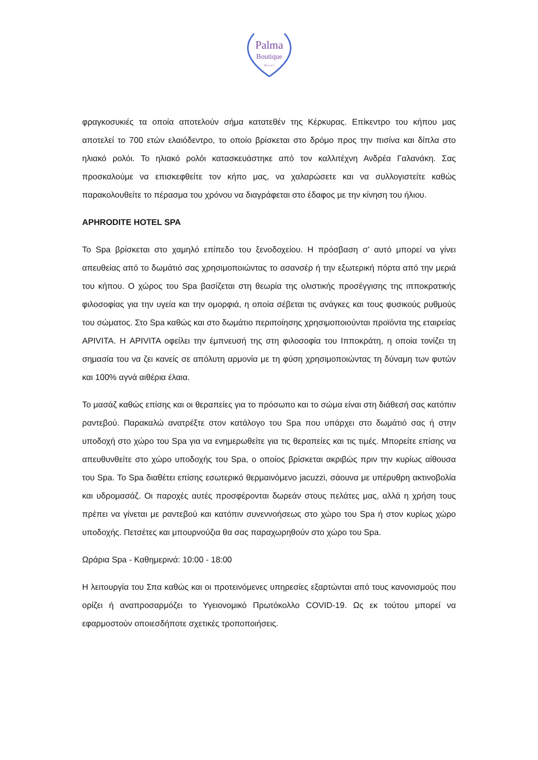Palma
Boutique
H o t e l
φραγκοσυκιές τα οποία αποτελούν σήμα κατατεθέν της Κέρκυρας. Επίκεντρο του κήπου μας αποτελεί το 700 ετών ελαιόδεντρο, το οποίο βρίσκεται στο δρόμο προς την πισίνα και δίπλα στο ηλιακό ρολόι. Το ηλιακό ρολόι κατασκευάστηκε από τον καλλιτέχνη Ανδρέα Γαλανάκη. Σας προσκαλούμε να επισκεφθείτε τον κήπο μας, να χαλαρώσετε και να συλλογιστείτε καθώς παρακολουθείτε το πέρασμα του χρόνου να διαγράφεται στο έδαφος με την κίνηση του ήλιου.
APHRODITE HOTEL SPA
Το Spa βρίσκεται στο χαμηλό επίπεδο του ξενοδοχείου. Η πρόσβαση σ' αυτό μπορεί να γίνει απευθείας από το δωμάτιό σας χρησιμοποιώντας το ασανσέρ ή την εξωτερική πόρτα από την μεριά του κήπου. Ο χώρος του Spa βασίζεται στη θεωρία της ολιστικής προσέγγισης της ιπποκρατικής φιλοσοφίας για την υγεία και την ομορφιά, η οποία σέβεται τις ανάγκες και τους φυσικούς ρυθμούς του σώματος. Στο Spa καθώς και στο δωμάτιο περιποίησης χρησιμοποιούνται προϊόντα της εταιρείας APIVITA. Η APIVITA οφείλει την έμπνευσή της στη φιλοσοφία του Ιπποκράτη, η οποία τονίζει τη σημασία του να ζει κανείς σε απόλυτη αρμονία με τη φύση χρησιμοποιώντας τη δύναμη των φυτών και 100% αγνά αιθέρια έλαια.
Το μασάζ καθώς επίσης και οι θεραπείες για το πρόσωπο και το σώμα είναι στη διάθεσή σας κατόπιν ραντεβού. Παρακαλώ ανατρέξτε στον κατάλογο του Spa που υπάρχει στο δωμάτιό σας ή στην υποδοχή στο χώρο του Spa για να ενημερωθείτε για τις θεραπείες και τις τιμές. Μπορείτε επίσης να απευθυνθείτε στο χώρο υποδοχής του Spa, ο οποίος βρίσκεται ακριβώς πριν την κυρίως αίθουσα του Spa. Το Spa διαθέτει επίσης εσωτερικό θερμαινόμενο jacuzzi, σάουνα με υπέρυθρη ακτινοβολία και υδρομασάζ. Οι παροχές αυτές προσφέρονται δωρεάν στους πελάτες μας, αλλά η χρήση τους πρέπει να γίνεται με ραντεβού και κατόπιν συνεννοήσεως στο χώρο του Spa ή στον κυρίως χώρο υποδοχής. Πετσέτες και μπουρνούζια θα σας παραχωρηθούν στο χώρο του Spa.
Ωράρια Spa - Καθημερινά: 10:00 - 18:00
Η λειτουργία του Σπα καθώς και οι προτεινόμενες υπηρεσίες εξαρτώνται από τους κανονισμούς που ορίζει ή αναπροσαρμόζει το Υγειονομικό Πρωτόκολλο COVID-19. Ως εκ τούτου μπορεί να εφαρμοστούν οποιεσδήποτε σχετικές τροποποιήσεις.